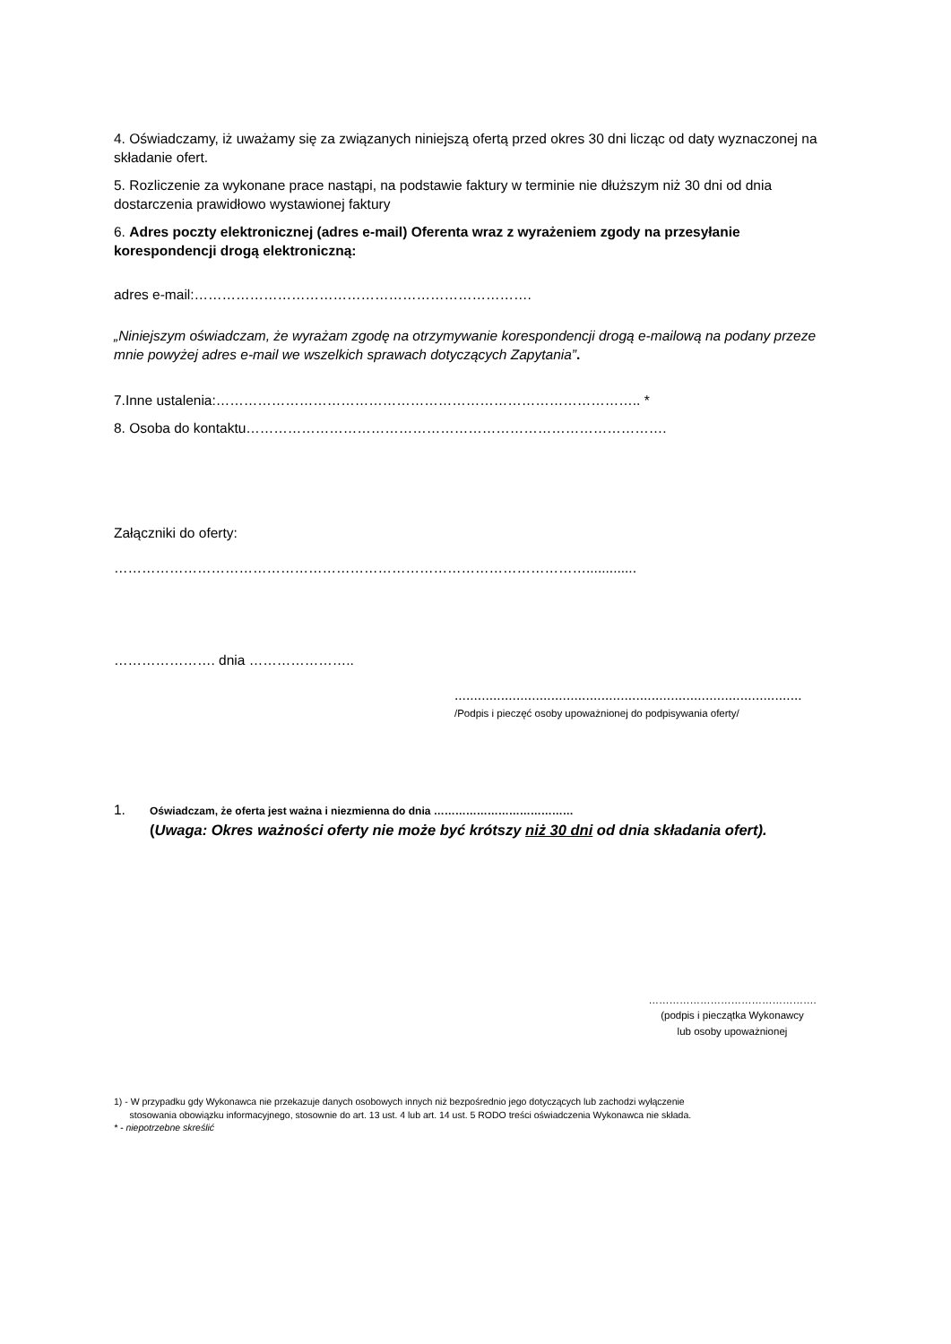4. Oświadczamy, iż uważamy się za związanych niniejszą ofertą przed okres 30 dni licząc od daty wyznaczonej na składanie ofert.
5. Rozliczenie za wykonane prace nastąpi, na podstawie faktury w terminie nie dłuższym niż 30 dni od dnia dostarczenia prawidłowo wystawionej faktury
6. Adres poczty elektronicznej (adres e-mail) Oferenta wraz z wyrażeniem zgody na przesyłanie korespondencji drogą elektroniczną:
adres e-mail:……………………………………………………………….
„Niniejszym oświadczam, że wyrażam zgodę na otrzymywanie korespondencji drogą e-mailową na podany przeze mnie powyżej adres e-mail we wszelkich sprawach dotyczących Zapytania”.
7.Inne ustalenia:……………………………………………………………………………….. *
8. Osoba do kontaktu……………………………………………………………………………….
Załączniki do oferty:
………………………………………………………………………………………….............
…………………. dnia …………………..
..........................................................................................
/Podpis i pieczęć osoby upoważnionej do podpisywania oferty/
1.
Oświadczam, że oferta jest ważna i niezmienna do dnia …………………………………
(Uwaga: Okres ważności oferty nie może być krótszy niż 30 dni od dnia składania ofert).
………………………………………….
(podpis i pieczątka Wykonawcy
lub osoby upoważnionej
1) - W przypadku gdy Wykonawca nie przekazuje danych osobowych innych niż bezpośrednio jego dotyczących lub zachodzi wyłączenie
stosowania obowiązku informacyjnego, stosownie do art. 13 ust. 4 lub art. 14 ust. 5 RODO treści oświadczenia Wykonawca nie składa.
* - niepotrzebne skreślić